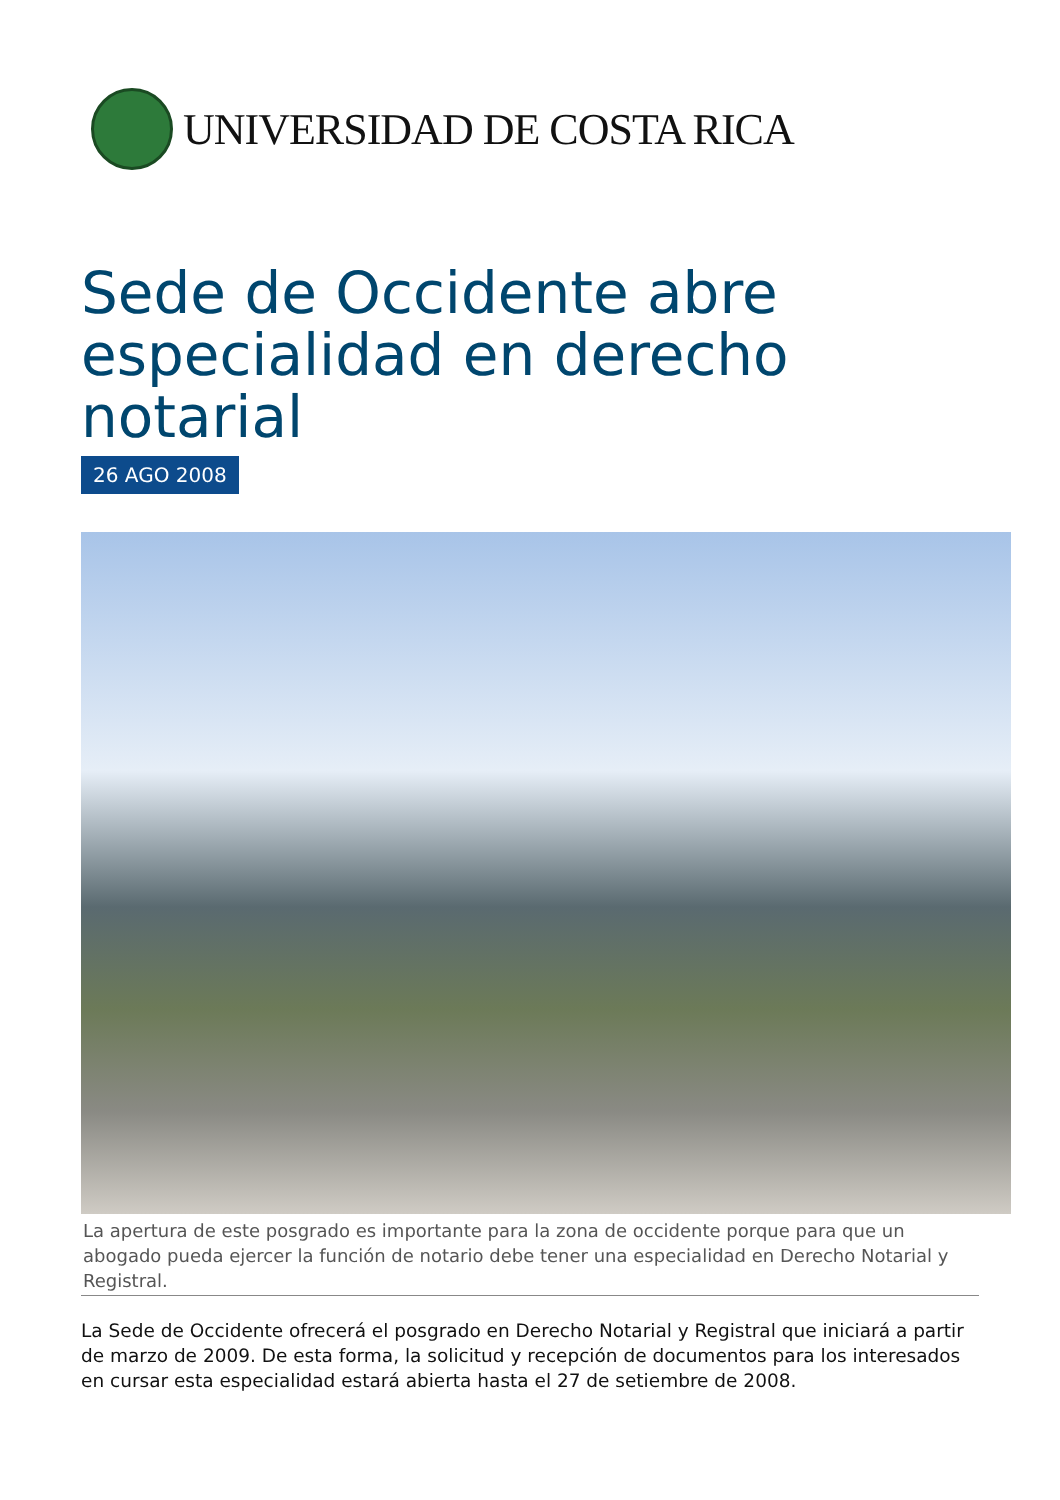UNIVERSIDAD DE COSTA RICA
Sede de Occidente abre especialidad en derecho notarial
26 AGO 2008
La apertura de este posgrado es importante para la zona de occidente porque para que un abogado pueda ejercer la función de notario debe tener una especialidad en Derecho Notarial y Registral.
La Sede de Occidente ofrecerá el posgrado en Derecho Notarial y Registral que iniciará a partir de marzo de 2009. De esta forma, la solicitud y recepción de documentos para los interesados en cursar esta especialidad estará abierta hasta el 27 de setiembre de 2008.